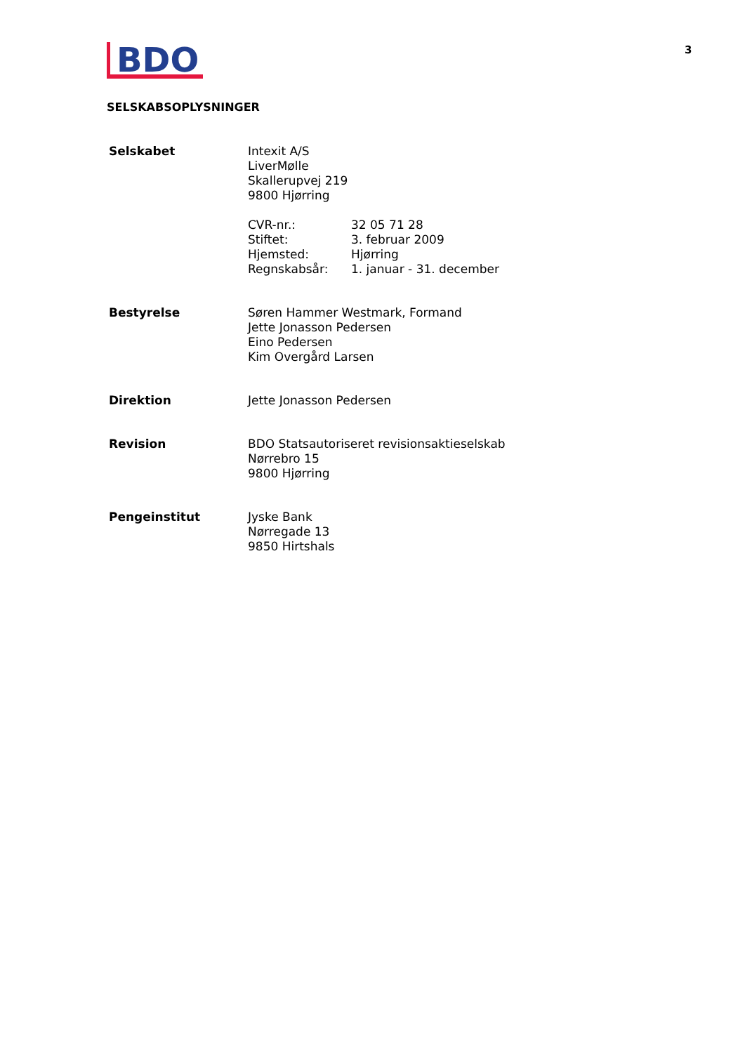BDO
3
SELSKABSOPLYSNINGER
Selskabet Intexit A/S
LiverMølle
Skallerupvej 219
9800 Hjørring
| CVR-nr.: | 32 05 71 28 |
| Stiftet: | 3. februar 2009 |
| Hjemsted: | Hjørring |
| Regnskabsår: | 1. januar - 31. december |
Bestyrelse Søren Hammer Westmark, Formand
Jette Jonasson Pedersen
Eino Pedersen
Kim Overgård Larsen
Direktion Jette Jonasson Pedersen
Revision BDO Statsautoriseret revisionsaktieselskab
Nørrebro 15
9800 Hjørring
Pengeinstitut Jyske Bank
Nørregade 13
9850 Hirtshals